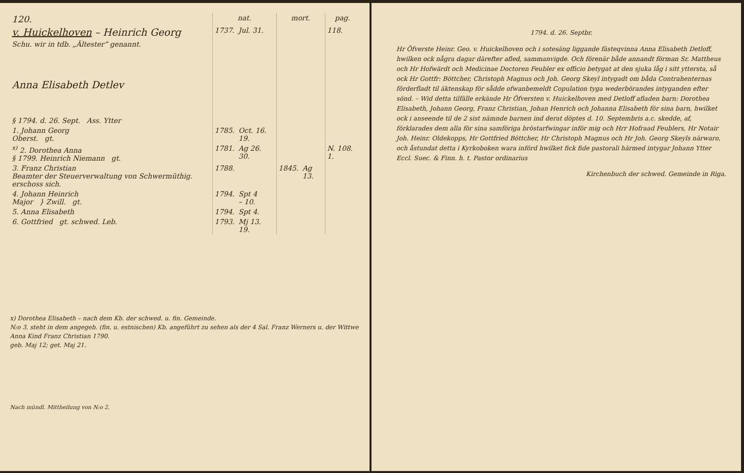| 120. | nat. | | mort. | | pag. |
| --- | --- | --- | --- | --- | --- |
| v. Huickelhoven – Heinrich Georg | 1737. | Jul. 31. | | | 118. |
| Schu. wir in tdb. „Ältester“ genannt. | | | | | |
| Anna Elisabeth Detlev | | | | | |
| § 1794. d. 26. Sept. Ass. Ytter | | | | | |
| 1. Johann Georg Oberst. gt. | 1785. | Oct. 16. 19. | | | |
| <sup>x)</sup> 2. Dorothea Anna § 1799. Heinrich Niemann gt. | 1781. | Ag 26. 30. | | | N. 108. 1. |
| 3. Franz Christian Beamter der Steuerverwaltung von Schwermüthig. erschoss sich. | 1788. | | 1845. | Ag 13. | |
| 4. Johann Heinrich Major } Zwill. gt. | 1794. | Spt 4 – 10. | | | |
| 5. Anna Elisabeth | 1794. | Spt 4. | | | |
| 6. Gottfried gt. schwed. Leb. | 1793. | Mj 13. 19. | | | |
x) Dorothea Elisabeth – nach dem Kb. der schwed. u. fin. Gemeinde.
N:o 3. steht in dem angegeb. (fin. u. estnischen) Kb. angeführt zu sehen als der 4 Sal. Franz Werners u. der Wittwe Anna Kind Franz Christian 1790.
geb. Maj 12; get. Maj 21.
Nach mündl. Mittheilung von N:o 2.
1794. d. 26. Septbr.
Hr Öfverste Heinr. Geo. v. Huickelhoven och i sotesäng liggande fästeqvinna Anna Elisabeth Detloff, hwilken ock några dagar därefter afled, sammanvigde. Och förenär både annandt förman Sr. Mattheus och Hr Hofwärdt och Medicinae Doctoren Feubler ex officio betygat at den sjuka låg i sitt yttersta, så ock Hr Gottfr: Böttcher, Christoph Magnus och Joh. Georg Skeyl intygadt om båda Contrahenternas förderfladt til äktenskap för sådde ofwanbemeldt Copulation tyga wederbörandes intyganden efter sönd. – Wid detta tilfälle erkände Hr Öfversten v. Huickelhoven med Detloff afladen barn: Dorothea Elisabeth, Johann Georg, Franz Christian, Johan Henrich och Johanna Elisabeth för sina barn, hwilket ock i anseende til de 2 sist nämnde barnen ind derat döptes d. 10. Septembris a.c. skedde, af, förklarades dem alla för sina samföriga bröstarfwingar inför mig och Hrr Hofraad Feublers, Hr Notair Joh. Heinr. Oldekopps, Hr Gottfried Böttcher, Hr Christoph Magnus och Hr Joh. Georg Skeyls närwaro, och åstundat detta i Kyrkoboken wara införd hwilket fick fide pastorali härmed intygar Johann Ytter Eccl. Suec. & Finn. h. t. Pastor ordinarius
Kirchenbuch der schwed. Gemeinde in Riga.